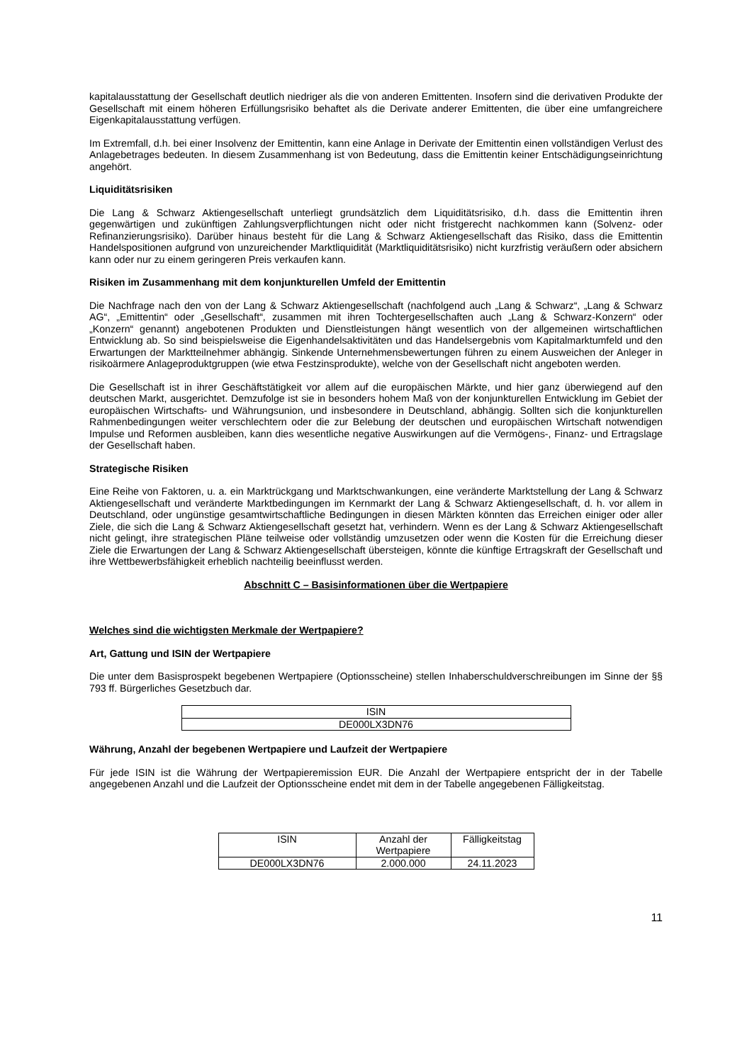kapitalausstattung der Gesellschaft deutlich niedriger als die von anderen Emittenten. Insofern sind die derivativen Produkte der Gesellschaft mit einem höheren Erfüllungsrisiko behaftet als die Derivate anderer Emittenten, die über eine umfangreichere Eigenkapitalausstattung verfügen.
Im Extremfall, d.h. bei einer Insolvenz der Emittentin, kann eine Anlage in Derivate der Emittentin einen vollständigen Verlust des Anlagebetrages bedeuten. In diesem Zusammenhang ist von Bedeutung, dass die Emittentin keiner Entschädigungseinrichtung angehört.
Liquiditätsrisiken
Die Lang & Schwarz Aktiengesellschaft unterliegt grundsätzlich dem Liquiditätsrisiko, d.h. dass die Emittentin ihren gegenwärtigen und zukünftigen Zahlungsverpflichtungen nicht oder nicht fristgerecht nachkommen kann (Solvenz- oder Refinanzierungsrisiko). Darüber hinaus besteht für die Lang & Schwarz Aktiengesellschaft das Risiko, dass die Emittentin Handelspositionen aufgrund von unzureichender Marktliquidität (Marktliquiditätsrisiko) nicht kurzfristig veräußern oder absichern kann oder nur zu einem geringeren Preis verkaufen kann.
Risiken im Zusammenhang mit dem konjunkturellen Umfeld der Emittentin
Die Nachfrage nach den von der Lang & Schwarz Aktiengesellschaft (nachfolgend auch „Lang & Schwarz“, „Lang & Schwarz AG“, „Emittentin“ oder „Gesellschaft“, zusammen mit ihren Tochtergesellschaften auch „Lang & Schwarz-Konzern“ oder „Konzern“ genannt) angebotenen Produkten und Dienstleistungen hängt wesentlich von der allgemeinen wirtschaftlichen Entwicklung ab. So sind beispielsweise die Eigenhandelsaktivitäten und das Handelsergebnis vom Kapitalmarktumfeld und den Erwartungen der Marktteilnehmer abhängig. Sinkende Unternehmensbewertungen führen zu einem Ausweichen der Anleger in risikoärmere Anlageproduktgruppen (wie etwa Festzinsprodukte), welche von der Gesellschaft nicht angeboten werden.
Die Gesellschaft ist in ihrer Geschäftstätigkeit vor allem auf die europäischen Märkte, und hier ganz überwiegend auf den deutschen Markt, ausgerichtet. Demzufolge ist sie in besonders hohem Maß von der konjunkturellen Entwicklung im Gebiet der europäischen Wirtschafts- und Währungsunion, und insbesondere in Deutschland, abhängig. Sollten sich die konjunkturellen Rahmenbedingungen weiter verschlechtern oder die zur Belebung der deutschen und europäischen Wirtschaft notwendigen Impulse und Reformen ausbleiben, kann dies wesentliche negative Auswirkungen auf die Vermögens-, Finanz- und Ertragslage der Gesellschaft haben.
Strategische Risiken
Eine Reihe von Faktoren, u. a. ein Marktrückgang und Marktschwankungen, eine veränderte Marktstellung der Lang & Schwarz Aktiengesellschaft und veränderte Marktbedingungen im Kernmarkt der Lang & Schwarz Aktiengesellschaft, d. h. vor allem in Deutschland, oder ungünstige gesamtwirtschaftliche Bedingungen in diesen Märkten könnten das Erreichen einiger oder aller Ziele, die sich die Lang & Schwarz Aktiengesellschaft gesetzt hat, verhindern. Wenn es der Lang & Schwarz Aktiengesellschaft nicht gelingt, ihre strategischen Pläne teilweise oder vollständig umzusetzen oder wenn die Kosten für die Erreichung dieser Ziele die Erwartungen der Lang & Schwarz Aktiengesellschaft übersteigen, könnte die künftige Ertragskraft der Gesellschaft und ihre Wettbewerbsfähigkeit erheblich nachteilig beeinflusst werden.
Abschnitt C – Basisinformationen über die Wertpapiere
Welches sind die wichtigsten Merkmale der Wertpapiere?
Art, Gattung und ISIN der Wertpapiere
Die unter dem Basisprospekt begebenen Wertpapiere (Optionsscheine) stellen Inhaberschuldverschreibungen im Sinne der §§ 793 ff. Bürgerliches Gesetzbuch dar.
| ISIN |
| --- |
| DE000LX3DN76 |
Währung, Anzahl der begebenen Wertpapiere und Laufzeit der Wertpapiere
Für jede ISIN ist die Währung der Wertpapieremission EUR. Die Anzahl der Wertpapiere entspricht der in der Tabelle angegebenen Anzahl und die Laufzeit der Optionsscheine endet mit dem in der Tabelle angegebenen Fälligkeitstag.
| ISIN | Anzahl der Wertpapiere | Fälligkeitstag |
| --- | --- | --- |
| DE000LX3DN76 | 2.000.000 | 24.11.2023 |
11